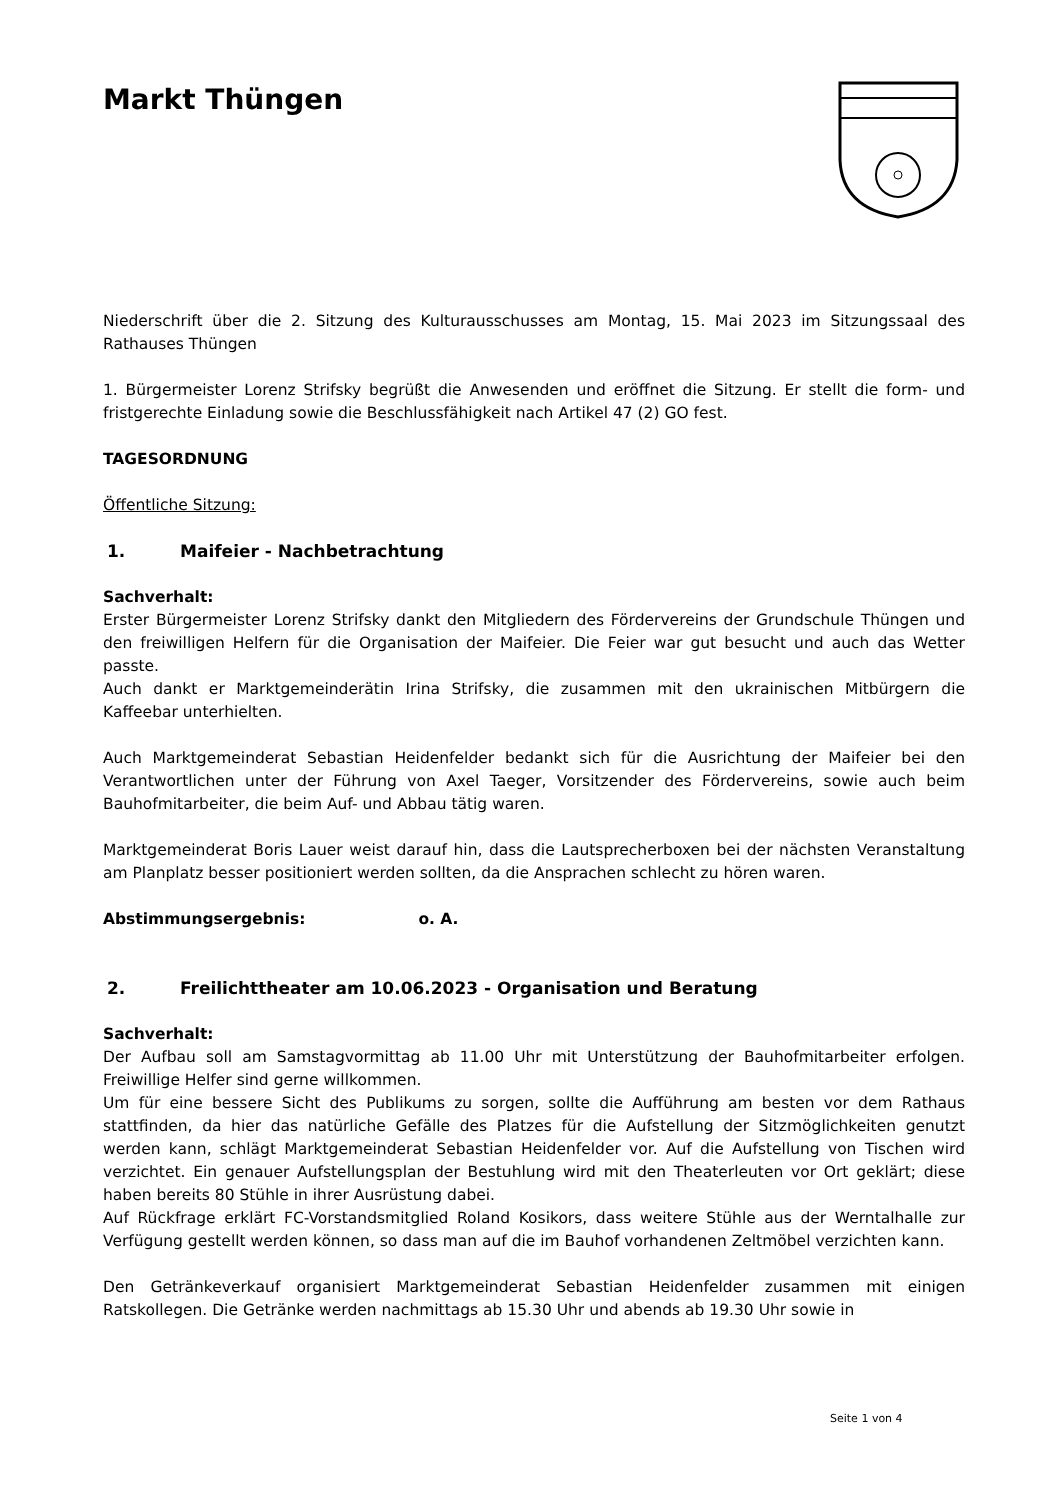Markt Thüngen
Niederschrift über die 2. Sitzung des Kulturausschusses am Montag, 15. Mai 2023 im Sitzungssaal des Rathauses Thüngen
1. Bürgermeister Lorenz Strifsky begrüßt die Anwesenden und eröffnet die Sitzung. Er stellt die form- und fristgerechte Einladung sowie die Beschlussfähigkeit nach Artikel 47 (2) GO fest.
TAGESORDNUNG
Öffentliche Sitzung:
1. Maifeier - Nachbetrachtung
Sachverhalt:
Erster Bürgermeister Lorenz Strifsky dankt den Mitgliedern des Fördervereins der Grundschule Thüngen und den freiwilligen Helfern für die Organisation der Maifeier. Die Feier war gut besucht und auch das Wetter passte.
Auch dankt er Marktgemeinderätin Irina Strifsky, die zusammen mit den ukrainischen Mitbürgern die Kaffeebar unterhielten.
Auch Marktgemeinderat Sebastian Heidenfelder bedankt sich für die Ausrichtung der Maifeier bei den Verantwortlichen unter der Führung von Axel Taeger, Vorsitzender des Fördervereins, sowie auch beim Bauhofmitarbeiter, die beim Auf- und Abbau tätig waren.
Marktgemeinderat Boris Lauer weist darauf hin, dass die Lautsprecherboxen bei der nächsten Veranstaltung am Planplatz besser positioniert werden sollten, da die Ansprachen schlecht zu hören waren.
Abstimmungsergebnis: o. A.
2. Freilichttheater am 10.06.2023 - Organisation und Beratung
Sachverhalt:
Der Aufbau soll am Samstagvormittag ab 11.00 Uhr mit Unterstützung der Bauhofmitarbeiter erfolgen. Freiwillige Helfer sind gerne willkommen.
Um für eine bessere Sicht des Publikums zu sorgen, sollte die Aufführung am besten vor dem Rathaus stattfinden, da hier das natürliche Gefälle des Platzes für die Aufstellung der Sitzmöglichkeiten genutzt werden kann, schlägt Marktgemeinderat Sebastian Heidenfelder vor. Auf die Aufstellung von Tischen wird verzichtet. Ein genauer Aufstellungsplan der Bestuhlung wird mit den Theaterleuten vor Ort geklärt; diese haben bereits 80 Stühle in ihrer Ausrüstung dabei.
Auf Rückfrage erklärt FC-Vorstandsmitglied Roland Kosikors, dass weitere Stühle aus der Werntalhalle zur Verfügung gestellt werden können, so dass man auf die im Bauhof vorhandenen Zeltmöbel verzichten kann.
Den Getränkeverkauf organisiert Marktgemeinderat Sebastian Heidenfelder zusammen mit einigen Ratskollegen. Die Getränke werden nachmittags ab 15.30 Uhr und abends ab 19.30 Uhr sowie in
Seite 1 von 4